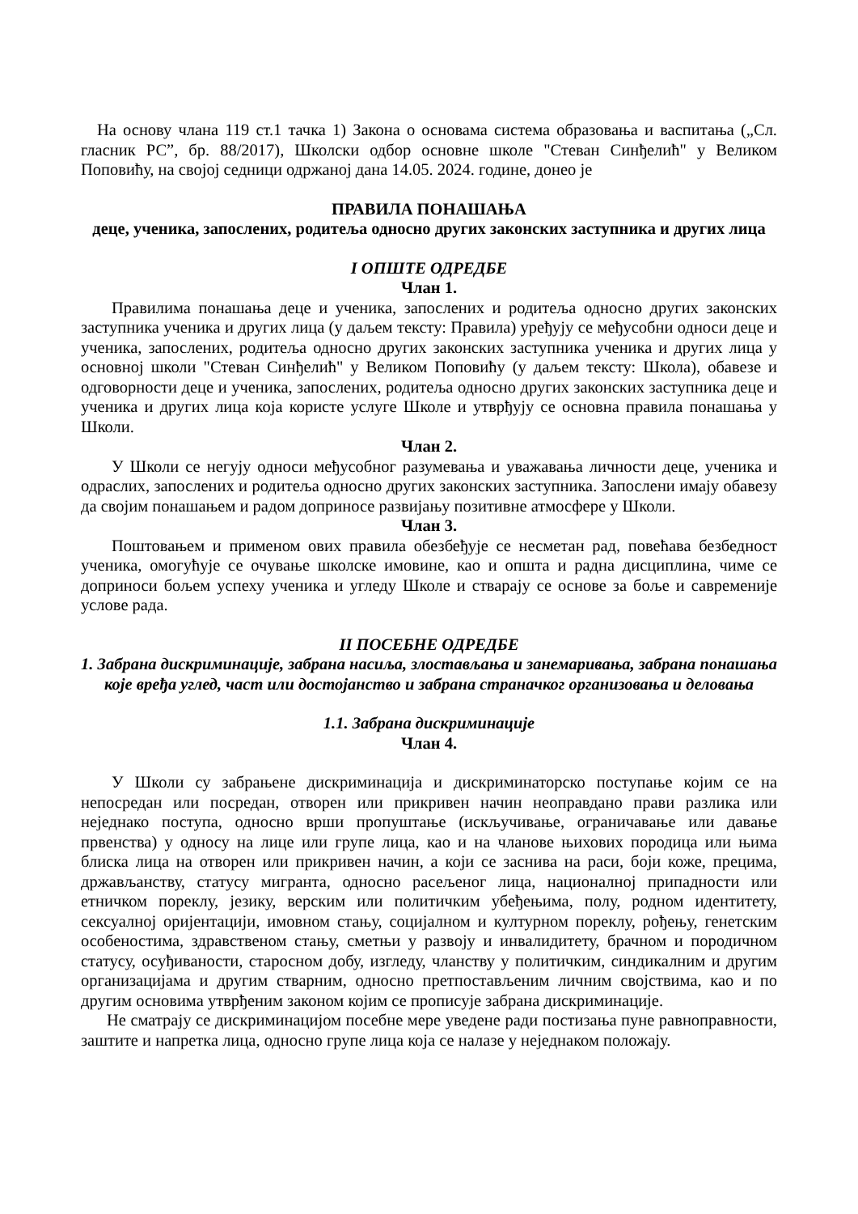На основу члана 119 ст.1 тачка 1) Закона о основама система образовања и васпитања („Сл. гласник РС”, бр. 88/2017), Школски одбор основне школе "Стеван Синђелић" у Великом Поповићу, на својој седници одржаној дана 14.05. 2024. године, донео је
ПРАВИЛА ПОНАШАЊА
деце, ученика, запослених, родитеља односно других законских заступника и других лица
I ОПШТЕ ОДРЕДБЕ
Члан 1.
Правилима понашања деце и ученика, запослених и родитеља односно других законских заступника ученика и других лица (у даљем тексту: Правила) уређују се међусобни односи деце и ученика, запослених, родитеља односно других законских заступника ученика и других лица у основној школи "Стеван Синђелић" у Великом Поповићу (у даљем тексту: Школа), обавезе и одговорности деце и ученика, запослених, родитеља односно других законских заступника деце и ученика и других лица која користе услуге Школе и утврђују се основна правила понашања у Школи.
Члан 2.
У Школи се негују односи међусобног разумевања и уважавања личности деце, ученика и одраслих, запослених и родитеља односно других законских заступника. Запослени имају обавезу да својим понашањем и радом доприносе развијању позитивне атмосфере у Школи.
Члан 3.
Поштовањем и применом ових правила обезбеђује се несметан рад, повећава безбедност ученика, омогућује се очување школске имовине, као и општа и радна дисциплина, чиме се доприноси бољем успеху ученика и угледу Школе и стварају се основе за боље и савременије услове рада.
II ПОСЕБНЕ ОДРЕДБЕ
1. Забрана дискриминације, забрана насиља, злостављања и занемаривања, забрана понашања које вређа углед, част или достојанство и забрана страначког организовања и деловања
1.1. Забрана дискриминације
Члан 4.
У Школи су забрањене дискриминација и дискриминаторско поступање којим се на непосредан или посредан, отворен или прикривен начин неоправдано прави разлика или неједнако поступа, односно врши пропуштање (искључивање, ограничавање или давање првенства) у односу на лице или групе лица, као и на чланове њихових породица или њима блиска лица на отворен или прикривен начин, а који се заснива на раси, боји коже, прецима, држављанству, статусу мигранта, односно расељеног лица, националној припадности или етничком пореклу, језику, верским или политичким убеђењима, полу, родном идентитету, сексуалној оријентацији, имовном стању, социјалном и културном пореклу, рођењу, генетским особеностима, здравственом стању, сметњи у развоју и инвалидитету, брачном и породичном статусу, осуђиваности, старосном добу, изгледу, чланству у политичким, синдикалним и другим организацијама и другим стварним, односно претпостављеним личним својствима, као и по другим основима утврђеним законом којим се прописује забрана дискриминације.
Не сматрају се дискриминацијом посебне мере уведене ради постизања пуне равноправности, заштите и напретка лица, односно групе лица која се налазе у неједнаком положају.